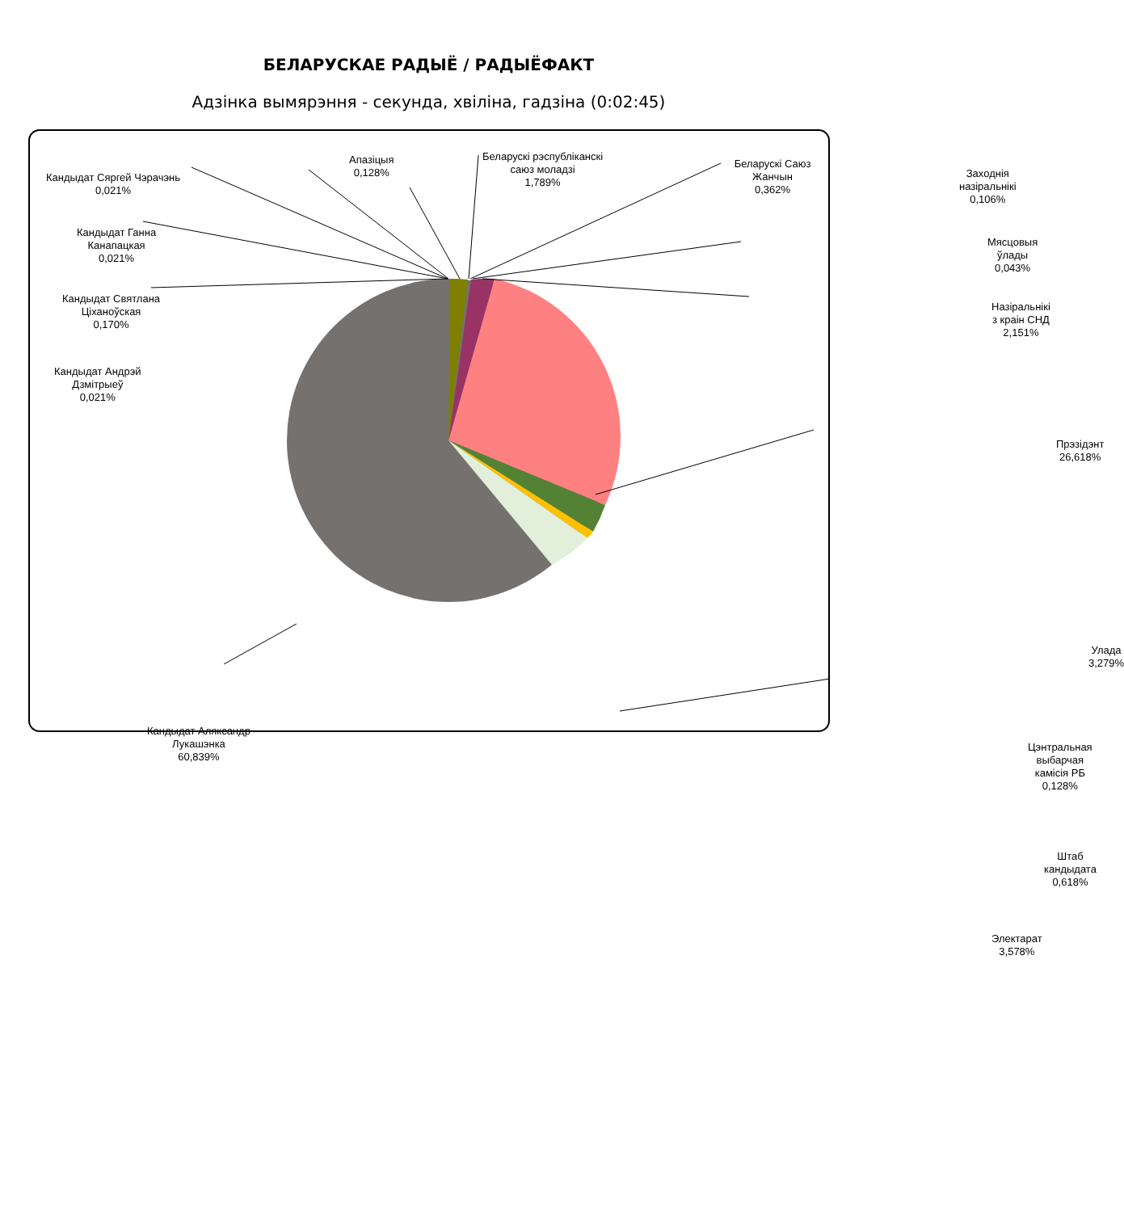БЕЛАРУСКАЕ РАДЫЁ / РАДЫЁФАКТ
Адзінка вымярэння - секунда, хвіліна, гадзіна (0:02:45)
Кандыдат Сяргей Чэрачэнь
0,021%
Апазіцыя
0,128%
Беларускі рэспубліканскі
саюз моладзі
1,789%
Беларускі Саюз Жанчын
0,362%
Заходнія назіральнікі
0,106%
Кандыдат Ганна
Канапацкая
0,021%
Мясцовыя ўлады
0,043%
Кандыдат Святлана
Ціханоўская
0,170%
Назіральнікі з краін СНД
2,151%
Кандыдат Андрэй
Дзмітрыеў
0,021%
Прэзідэнт
26,618%
Улада
3,279%
Кандыдат Аляксандр
Лукашэнка
60,839%
Цэнтральная выбарчая
камісія РБ
0,128%
Штаб кандыдата
0,618%
Электарат
3,578%